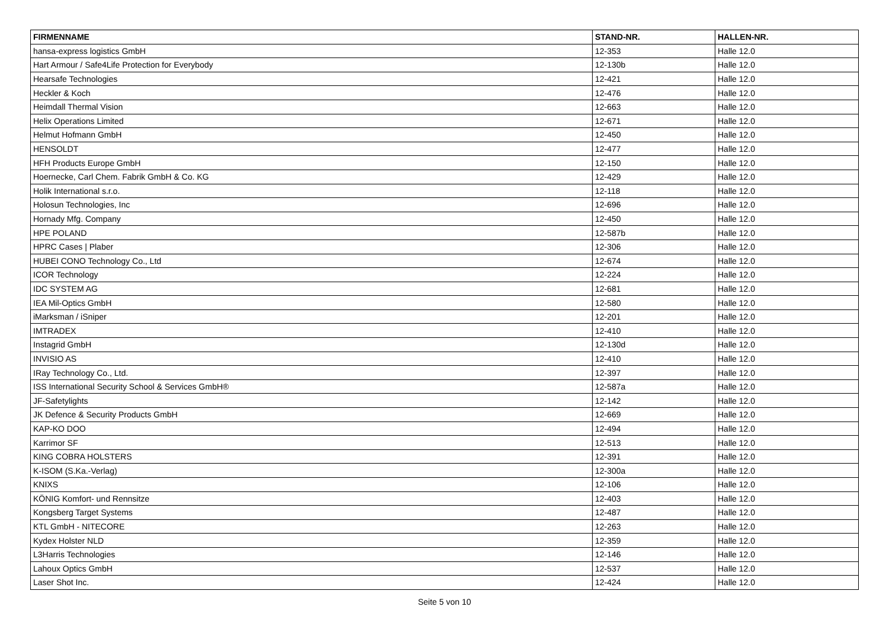| FIRMENNAME | STAND-NR. | HALLEN-NR. |
| --- | --- | --- |
| hansa-express logistics GmbH | 12-353 | Halle 12.0 |
| Hart Armour / Safe4Life Protection for Everybody | 12-130b | Halle 12.0 |
| Hearsafe Technologies | 12-421 | Halle 12.0 |
| Heckler & Koch | 12-476 | Halle 12.0 |
| Heimdall Thermal Vision | 12-663 | Halle 12.0 |
| Helix Operations Limited | 12-671 | Halle 12.0 |
| Helmut Hofmann GmbH | 12-450 | Halle 12.0 |
| HENSOLDT | 12-477 | Halle 12.0 |
| HFH Products Europe GmbH | 12-150 | Halle 12.0 |
| Hoernecke, Carl Chem. Fabrik GmbH & Co. KG | 12-429 | Halle 12.0 |
| Holik International s.r.o. | 12-118 | Halle 12.0 |
| Holosun Technologies, Inc | 12-696 | Halle 12.0 |
| Hornady Mfg. Company | 12-450 | Halle 12.0 |
| HPE POLAND | 12-587b | Halle 12.0 |
| HPRC Cases / Plaber | 12-306 | Halle 12.0 |
| HUBEI CONO Technology Co., Ltd | 12-674 | Halle 12.0 |
| ICOR Technology | 12-224 | Halle 12.0 |
| IDC SYSTEM AG | 12-681 | Halle 12.0 |
| IEA Mil-Optics GmbH | 12-580 | Halle 12.0 |
| iMarksman / iSniper | 12-201 | Halle 12.0 |
| IMTRADEX | 12-410 | Halle 12.0 |
| Instagrid GmbH | 12-130d | Halle 12.0 |
| INVISIO AS | 12-410 | Halle 12.0 |
| IRay Technology Co., Ltd. | 12-397 | Halle 12.0 |
| ISS International Security School & Services GmbH® | 12-587a | Halle 12.0 |
| JF-Safetylights | 12-142 | Halle 12.0 |
| JK Defence & Security Products GmbH | 12-669 | Halle 12.0 |
| KAP-KO DOO | 12-494 | Halle 12.0 |
| Karrimor SF | 12-513 | Halle 12.0 |
| KING COBRA HOLSTERS | 12-391 | Halle 12.0 |
| K-ISOM (S.Ka.-Verlag) | 12-300a | Halle 12.0 |
| KNIXS | 12-106 | Halle 12.0 |
| KÖNIG Komfort- und Rennsitze | 12-403 | Halle 12.0 |
| Kongsberg Target Systems | 12-487 | Halle 12.0 |
| KTL GmbH - NITECORE | 12-263 | Halle 12.0 |
| Kydex Holster NLD | 12-359 | Halle 12.0 |
| L3Harris Technologies | 12-146 | Halle 12.0 |
| Lahoux Optics GmbH | 12-537 | Halle 12.0 |
| Laser Shot Inc. | 12-424 | Halle 12.0 |
Seite 5 von 10